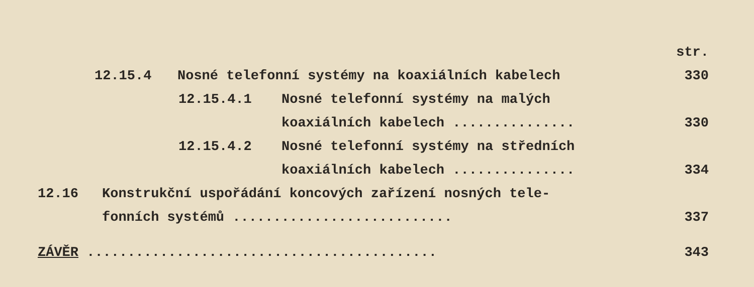str.
12.15.4
Nosné telefonní systémy na koaxiálních kabelech
330
12.15.4.1
Nosné telefonní systémy na malých
koaxiálních kabelech ...............
330
12.15.4.2
Nosné telefonní systémy na středních
koaxiálních kabelech ...............
334
12.16
Konstrukční uspořádání koncových zařízení nosných tele-
fonních systémů ...........................
337
ZÁVĚR
...........................................
343